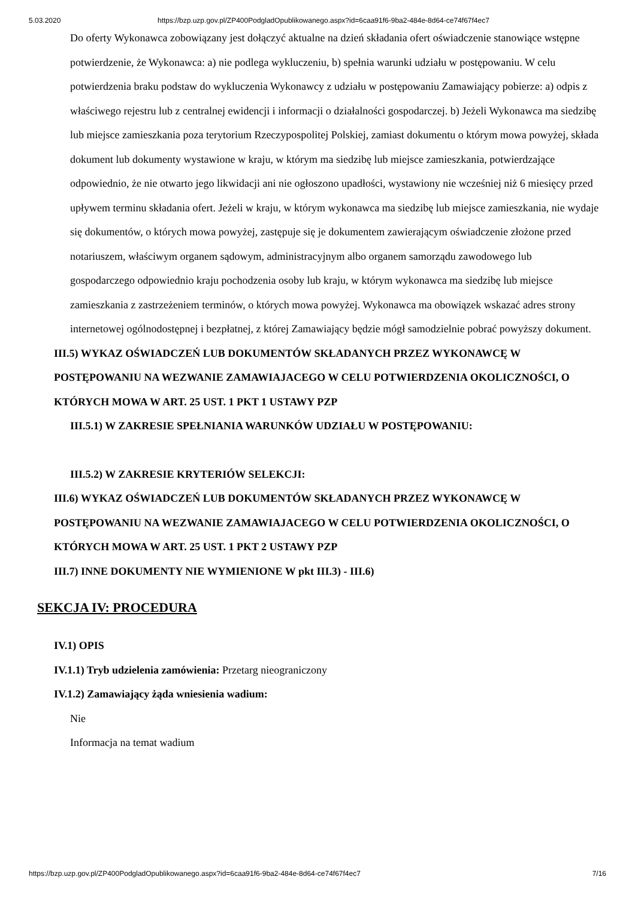5.03.2020 https://bzp.uzp.gov.pl/ZP400PodgladOpublikowanego.aspx?id=6caa91f6-9ba2-484e-8d64-ce74f67f4ec7
Do oferty Wykonawca zobowiązany jest dołączyć aktualne na dzień składania ofert oświadczenie stanowiące wstępne potwierdzenie, że Wykonawca: a) nie podlega wykluczeniu, b) spełnia warunki udziału w postępowaniu. W celu potwierdzenia braku podstaw do wykluczenia Wykonawcy z udziału w postępowaniu Zamawiający pobierze: a) odpis z właściwego rejestru lub z centralnej ewidencji i informacji o działalności gospodarczej. b) Jeżeli Wykonawca ma siedzibę lub miejsce zamieszkania poza terytorium Rzeczypospolitej Polskiej, zamiast dokumentu o którym mowa powyżej, składa dokument lub dokumenty wystawione w kraju, w którym ma siedzibę lub miejsce zamieszkania, potwierdzające odpowiednio, że nie otwarto jego likwidacji ani nie ogłoszono upadłości, wystawiony nie wcześniej niż 6 miesięcy przed upływem terminu składania ofert. Jeżeli w kraju, w którym wykonawca ma siedzibę lub miejsce zamieszkania, nie wydaje się dokumentów, o których mowa powyżej, zastępuje się je dokumentem zawierającym oświadczenie złożone przed notariuszem, właściwym organem sądowym, administracyjnym albo organem samorządu zawodowego lub gospodarczego odpowiednio kraju pochodzenia osoby lub kraju, w którym wykonawca ma siedzibę lub miejsce zamieszkania z zastrzeżeniem terminów, o których mowa powyżej. Wykonawca ma obowiązek wskazać adres strony internetowej ogólnodostępnej i bezpłatnej, z której Zamawiający będzie mógł samodzielnie pobrać powyższy dokument.
III.5) WYKAZ OŚWIADCZEŃ LUB DOKUMENTÓW SKŁADANYCH PRZEZ WYKONAWCĘ W POSTĘPOWANIU NA WEZWANIE ZAMAWIAJACEGO W CELU POTWIERDZENIA OKOLICZNOŚCI, O KTÓRYCH MOWA W ART. 25 UST. 1 PKT 1 USTAWY PZP
III.5.1) W ZAKRESIE SPEŁNIANIA WARUNKÓW UDZIAŁU W POSTĘPOWANIU:
III.5.2) W ZAKRESIE KRYTERIÓW SELEKCJI:
III.6) WYKAZ OŚWIADCZEŃ LUB DOKUMENTÓW SKŁADANYCH PRZEZ WYKONAWCĘ W POSTĘPOWANIU NA WEZWANIE ZAMAWIAJACEGO W CELU POTWIERDZENIA OKOLICZNOŚCI, O KTÓRYCH MOWA W ART. 25 UST. 1 PKT 2 USTAWY PZP
III.7) INNE DOKUMENTY NIE WYMIENIONE W pkt III.3) - III.6)
SEKCJA IV: PROCEDURA
IV.1) OPIS
IV.1.1) Tryb udzielenia zamówienia: Przetarg nieograniczony
IV.1.2) Zamawiający żąda wniesienia wadium:
Nie
Informacja na temat wadium
https://bzp.uzp.gov.pl/ZP400PodgladOpublikowanego.aspx?id=6caa91f6-9ba2-484e-8d64-ce74f67f4ec7 7/16